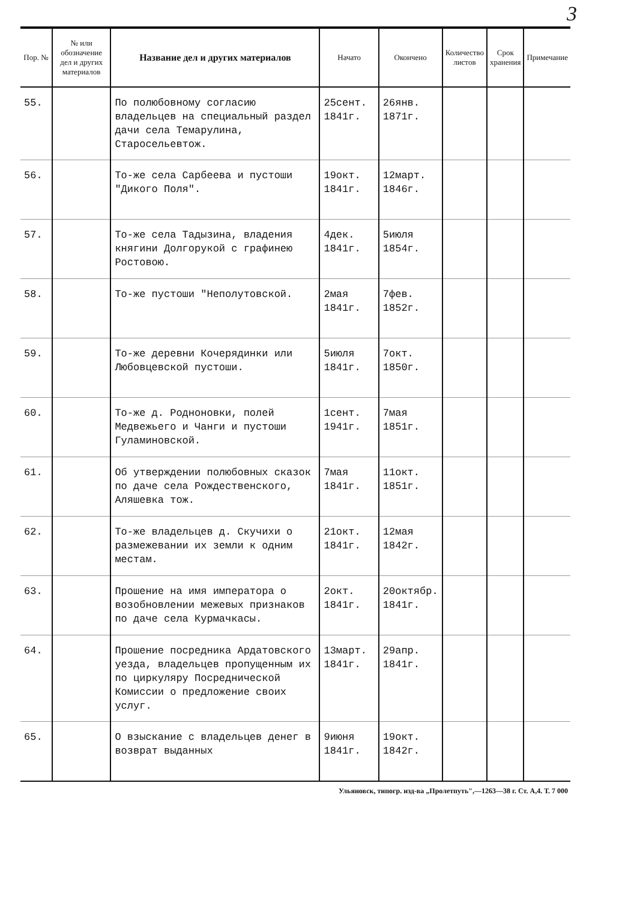3
| Пор. № | № или обозначение дел и других материалов | Название дел и других материалов | Начато | Окончено | Количество листов | Срок хранения | Примечание |
| --- | --- | --- | --- | --- | --- | --- | --- |
| 55. | | По полюбовному согласию владельцев на специальный раздел дачи села Темарулина, Старосельевтож. | 25сент. 1841г. | 26янв. 1871г. | | | |
| 56. | | То-же села Сарбеева и пустоши "Дикого Поля". | 19окт. 1841г. | 12март. 1846г. | | | |
| 57. | | То-же села Тадызина, владения княгини Долгорукой с графинею Ростовою. | 4дек. 1841г. | 5июля 1854г. | | | |
| 58. | | То-же пустоши "Неполутовской. | 2мая 1841г. | 7фев. 1852г. | | | |
| 59. | | То-же деревни Кочерядинки или Любовцевской пустоши. | 5июля 1841г. | 7окт. 1850г. | | | |
| 60. | | То-же д. Родноновки, полей Медвежьего и Чанги и пустоши Гуламиновской. | 1сент. 1941г. | 7мая 1851г. | | | |
| 61. | | Об утверждении полюбовных сказок по даче села Рождественского, Аляшевка тож. | 7мая 1841г. | 11окт. 1851г. | | | |
| 62. | | То-же владельцев д. Скучихи о размежевании их земли к одним местам. | 21окт. 1841г. | 12мая 1842г. | | | |
| 63. | | Прошение на имя императора о возобновлении межевых признаков по даче села Курмачкасы. | 2окт. 1841г. | 20октябр. 1841г. | | | |
| 64. | | Прошение посредника Ардатовского уезда, владельцев пропущенным их по циркуляру Посреднической Комиссии о предложение своих услуг. | 13март. 1841г. | 29апр. 1841г. | | | |
| 65. | | О взыскание с владельцев денег в возврат выданных | 9июня 1841г. | 19окт. 1842г. | | | |
Ульяновск, типогр. изд-ва „Пролетпуть",—1263—38 г. Ст. А,4. Т. 7 000